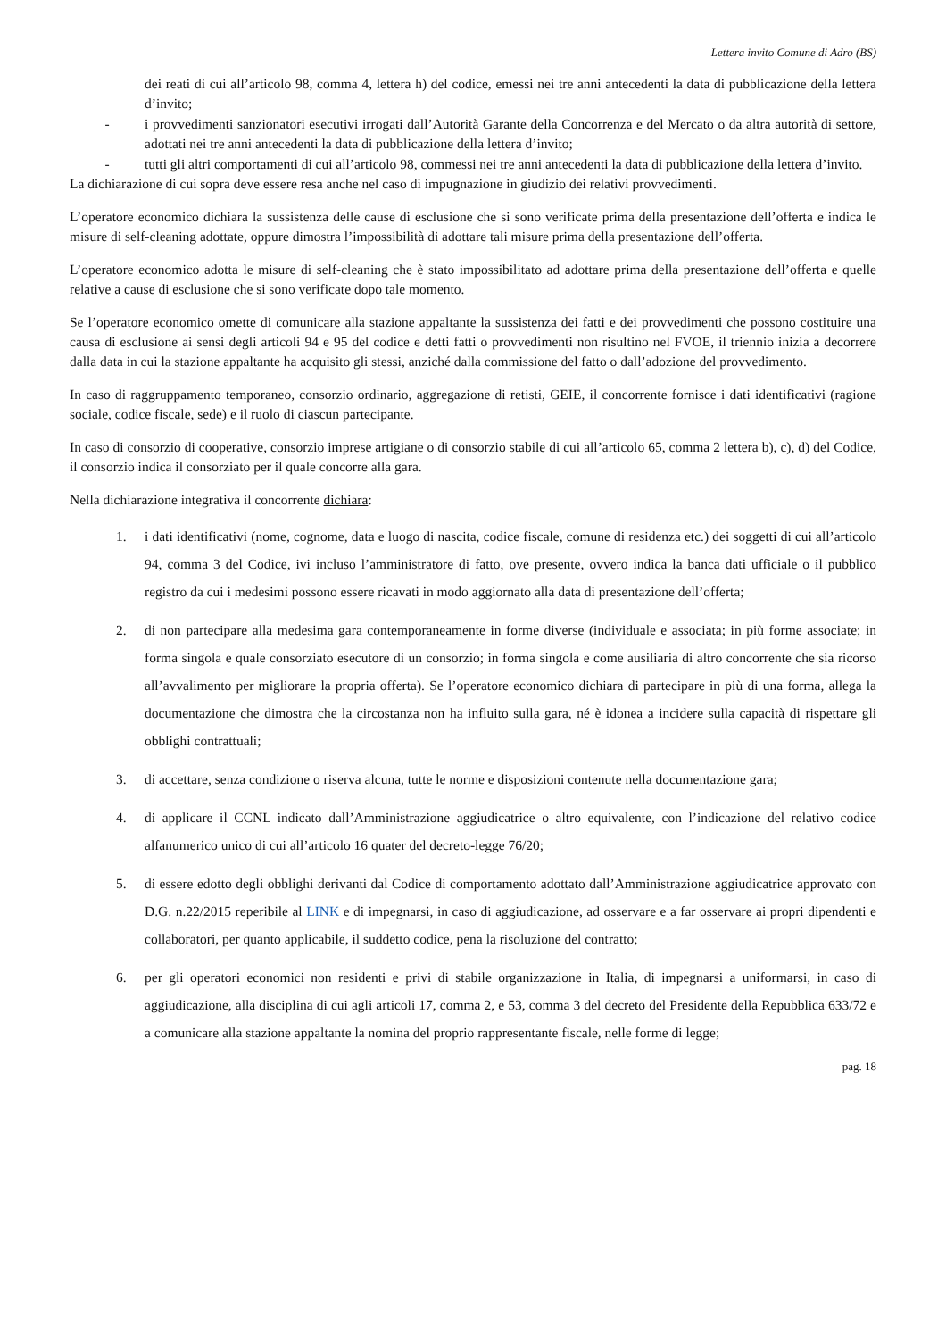Lettera invito Comune di Adro (BS)
dei reati di cui all’articolo 98, comma 4, lettera h) del codice, emessi nei tre anni antecedenti la data di pubblicazione della lettera d’invito;
- i provvedimenti sanzionatori esecutivi irrogati dall’Autorità Garante della Concorrenza e del Mercato o da altra autorità di settore, adottati nei tre anni antecedenti la data di pubblicazione della lettera d’invito;
- tutti gli altri comportamenti di cui all’articolo 98, commessi nei tre anni antecedenti la data di pubblicazione della lettera d’invito.
La dichiarazione di cui sopra deve essere resa anche nel caso di impugnazione in giudizio dei relativi provvedimenti.
L’operatore economico dichiara la sussistenza delle cause di esclusione che si sono verificate prima della presentazione dell’offerta e indica le misure di self-cleaning adottate, oppure dimostra l’impossibilità di adottare tali misure prima della presentazione dell’offerta.
L’operatore economico adotta le misure di self-cleaning che è stato impossibilitato ad adottare prima della presentazione dell’offerta e quelle relative a cause di esclusione che si sono verificate dopo tale momento.
Se l’operatore economico omette di comunicare alla stazione appaltante la sussistenza dei fatti e dei provvedimenti che possono costituire una causa di esclusione ai sensi degli articoli 94 e 95 del codice e detti fatti o provvedimenti non risultino nel FVOE, il triennio inizia a decorrere dalla data in cui la stazione appaltante ha acquisito gli stessi, anziché dalla commissione del fatto o dall’adozione del provvedimento.
In caso di raggruppamento temporaneo, consorzio ordinario, aggregazione di retisti, GEIE, il concorrente fornisce i dati identificativi (ragione sociale, codice fiscale, sede) e il ruolo di ciascun partecipante.
In caso di consorzio di cooperative, consorzio imprese artigiane o di consorzio stabile di cui all’articolo 65, comma 2 lettera b), c), d) del Codice, il consorzio indica il consorziato per il quale concorre alla gara.
Nella dichiarazione integrativa il concorrente dichiara:
1. i dati identificativi (nome, cognome, data e luogo di nascita, codice fiscale, comune di residenza etc.) dei soggetti di cui all’articolo 94, comma 3 del Codice, ivi incluso l’amministratore di fatto, ove presente, ovvero indica la banca dati ufficiale o il pubblico registro da cui i medesimi possono essere ricavati in modo aggiornato alla data di presentazione dell’offerta;
2. di non partecipare alla medesima gara contemporaneamente in forme diverse (individuale e associata; in più forme associate; in forma singola e quale consorziato esecutore di un consorzio; in forma singola e come ausiliaria di altro concorrente che sia ricorso all’avvalimento per migliorare la propria offerta). Se l’operatore economico dichiara di partecipare in più di una forma, allega la documentazione che dimostra che la circostanza non ha influito sulla gara, né è idonea a incidere sulla capacità di rispettare gli obblighi contrattuali;
3. di accettare, senza condizione o riserva alcuna, tutte le norme e disposizioni contenute nella documentazione gara;
4. di applicare il CCNL indicato dall’Amministrazione aggiudicatrice o altro equivalente, con l’indicazione del relativo codice alfanumerico unico di cui all’articolo 16 quater del decreto-legge 76/20;
5. di essere edotto degli obblighi derivanti dal Codice di comportamento adottato dall’Amministrazione aggiudicatrice approvato con D.G. n.22/2015 reperibile al LINK e di impegnarsi, in caso di aggiudicazione, ad osservare e a far osservare ai propri dipendenti e collaboratori, per quanto applicabile, il suddetto codice, pena la risoluzione del contratto;
6. per gli operatori economici non residenti e privi di stabile organizzazione in Italia, di impegnarsi a uniformarsi, in caso di aggiudicazione, alla disciplina di cui agli articoli 17, comma 2, e 53, comma 3 del decreto del Presidente della Repubblica 633/72 e a comunicare alla stazione appaltante la nomina del proprio rappresentante fiscale, nelle forme di legge;
pag. 18